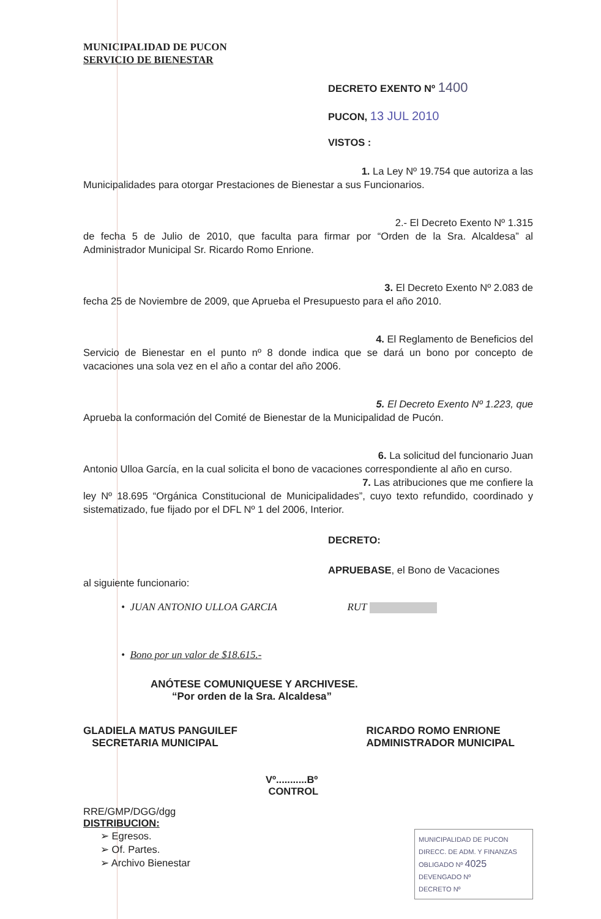MUNICIPALIDAD DE PUCON
SERVICIO DE BIENESTAR
DECRETO EXENTO Nº 1400
PUCON, 13 JUL 2010
VISTOS :
1. La Ley Nº 19.754 que autoriza a las
Municipalidades para otorgar Prestaciones de Bienestar a sus Funcionarios.
2.- El Decreto Exento Nº 1.315
de fecha 5 de Julio de 2010, que faculta para firmar por “Orden de la Sra. Alcaldesa” al Administrador Municipal Sr. Ricardo Romo Enrione.
3. El Decreto Exento Nº 2.083 de
fecha 25 de Noviembre de 2009, que Aprueba el Presupuesto para el año 2010.
4. El Reglamento de Beneficios del
Servicio de Bienestar en el punto nº 8 donde indica que se dará un bono por concepto de vacaciones una sola vez en el año a contar del año 2006.
5. El Decreto Exento Nº 1.223, que
Aprueba la conformación del Comité de Bienestar de la Municipalidad de Pucón.
6. La solicitud del funcionario Juan
Antonio Ulloa García, en la cual solicita el bono de vacaciones correspondiente al año en curso.
7. Las atribuciones que me confiere la
ley Nº 18.695 “Orgánica Constitucional de Municipalidades”, cuyo texto refundido, coordinado y sistematizado, fue fijado por el DFL Nº 1 del 2006, Interior.
DECRETO:
APRUEBASE, el Bono de Vacaciones
al siguiente funcionario:
• JUAN ANTONIO ULLOA GARCIA RUT
• Bono por un valor de $18.615.-
ANÓTESE COMUNIQUESE Y ARCHIVESE.
“Por orden de la Sra. Alcaldesa”
GLADIELA MATUS PANGUILEF
SECRETARIA MUNICIPAL
RICARDO ROMO ENRIONE
ADMINISTRADOR MUNICIPAL
Vº...........Bº
CONTROL
RRE/GMP/DGG/dgg
DISTRIBUCION:
➢ Egresos.
➢ Of. Partes.
➢ Archivo Bienestar
MUNICIPALIDAD DE PUCON
DIRECC. DE ADM. Y FINANZAS
OBLIGADO Nº 4025
DEVENGADO Nº
DECRETO Nº